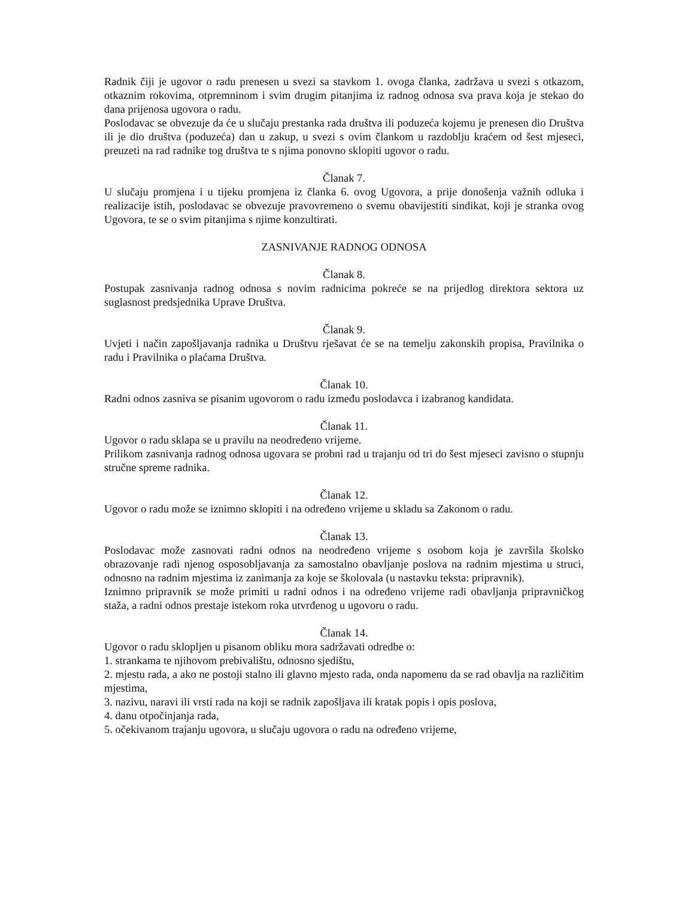Radnik čiji je ugovor o radu prenesen u svezi sa stavkom 1. ovoga članka, zadržava u svezi s otkazom, otkaznim rokovima, otpremninom i svim drugim pitanjima iz radnog odnosa sva prava koja je stekao do dana prijenosa ugovora o radu.
Poslodavac se obvezuje da će u slučaju prestanka rada društva ili poduzeća kojemu je prenesen dio Društva ili je dio društva (poduzeća) dan u zakup, u svezi s ovim člankom u razdoblju kraćem od šest mjeseci, preuzeti na rad radnike tog društva te s njima ponovno sklopiti ugovor o radu.
Članak 7.
U slučaju promjena i u tijeku promjena iz članka 6. ovog Ugovora, a prije donošenja važnih odluka i realizacije istih, poslodavac se obvezuje pravovremeno o svemu obavijestiti sindikat, koji je stranka ovog Ugovora, te se o svim pitanjima s njime konzultirati.
ZASNIVANJE RADNOG ODNOSA
Članak 8.
Postupak zasnivanja radnog odnosa s novim radnicima pokreće se na prijedlog direktora sektora uz suglasnost predsjednika Uprave Društva.
Članak 9.
Uvjeti i način zapošljavanja radnika u Društvu rješavat će se na temelju zakonskih propisa, Pravilnika o radu i Pravilnika o plaćama Društva.
Članak 10.
Radni odnos zasniva se pisanim ugovorom o radu između poslodavca i izabranog kandidata.
Članak 11.
Ugovor o radu sklapa se u pravilu na neodređeno vrijeme.
Prilikom zasnivanja radnog odnosa ugovara se probni rad u trajanju od tri do šest mjeseci zavisno o stupnju stručne spreme radnika.
Članak 12.
Ugovor o radu može se iznimno sklopiti i na određeno vrijeme u skladu sa Zakonom o radu.
Članak 13.
Poslodavac može zasnovati radni odnos na neodređeno vrijeme s osobom koja je završila školsko obrazovanje radi njenog osposobljavanja za samostalno obavljanje poslova na radnim mjestima u struci, odnosno na radnim mjestima iz zanimanja za koje se školovala (u nastavku teksta: pripravnik).
Iznimno pripravnik se može primiti u radni odnos i na određeno vrijeme radi obavljanja pripravničkog staža, a radni odnos prestaje istekom roka utvrđenog u ugovoru o radu.
Članak 14.
Ugovor o radu sklopljen u pisanom obliku mora sadržavati odredbe o:
1. strankama te njihovom prebivalištu, odnosno sjedištu,
2. mjestu rada, a ako ne postoji stalno ili glavno mjesto rada, onda napomenu da se rad obavlja na različitim mjestima,
3. nazivu, naravi ili vrsti rada na koji se radnik zapošljava ili kratak popis i opis poslova,
4. danu otpočinjanja rada,
5. očekivanom trajanju ugovora, u slučaju ugovora o radu na određeno vrijeme,